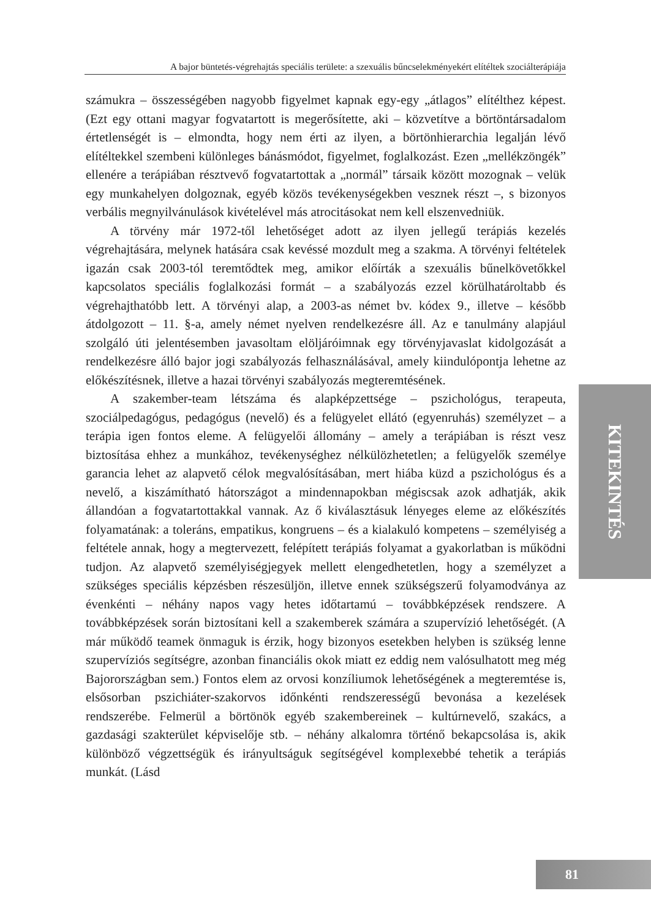A bajor büntetés-végrehajtás speciális területe: a szexuális bűncselekményekért elítéltek szociálterápiája
számukra – összességében nagyobb figyelmet kapnak egy-egy „átlagos” elítélthez képest. (Ezt egy ottani magyar fogvatartott is megerősítette, aki – közvetítve a börtöntársadalom értetlenségét is – elmondta, hogy nem érti az ilyen, a börtönhierarchia legalján lévő elítéltekkel szembeni különleges bánásmódot, figyelmet, foglalkozást. Ezen „mellékzöngék” ellenére a terápiában résztvevő fogvatartottak a „normál” társaik között mozognak – velük egy munkahelyen dolgoznak, egyéb közös tevékenységekben vesznek részt –, s bizonyos verbális megnyilvánulások kivételével más atrocitásokat nem kell elszenvedniük.
A törvény már 1972-től lehetőséget adott az ilyen jellegű terápiás kezelés végrehajtására, melynek hatására csak kevéssé mozdult meg a szakma. A törvényi feltételek igazán csak 2003-tól teremtődtek meg, amikor előírták a szexuális bűnelkövetőkkel kapcsolatos speciális foglalkozási formát – a szabályozás ezzel körülhatároltabb és végrehajthatóbb lett. A törvényi alap, a 2003-as német bv. kódex 9., illetve – később átdolgozott – 11. §-a, amely német nyelven rendelkezésre áll. Az e tanulmány alapjául szolgáló úti jelentésemben javasoltam elöljáróimnak egy törvényjavaslat kidolgozását a rendelkezésre álló bajor jogi szabályozás felhasználásával, amely kiindulópontja lehetne az előkészítésnek, illetve a hazai törvényi szabályozás megteremtésének.
A szakember-team létszáma és alapképzettsége – pszichológus, terapeuta, szociálpedagógus, pedagógus (nevelő) és a felügyelet ellátó (egyenruhás) személyzet – a terápia igen fontos eleme. A felügyelői állomány – amely a terápiában is részt vesz biztosítása ehhez a munkához, tevékenységhez nélkülözhetetlen; a felügyelők személye garancia lehet az alapvető célok megvalósításában, mert hiába küzd a pszichológus és a nevelő, a kiszámítható hátországot a mindennapokban mégiscsak azok adhatják, akik állandóan a fogvatartottakkal vannak. Az ő kiválasztásuk lényeges eleme az előkészítés folyamatának: a toleráns, empatikus, kongruens – és a kialakuló kompetens – személyiség a feltétele annak, hogy a megtervezett, felépített terápiás folyamat a gyakorlatban is működni tudjon. Az alapvető személyiségjegyek mellett elengedhetetlen, hogy a személyzet a szükséges speciális képzésben részesüljön, illetve ennek szükségszerű folyamodványa az évenkénti – néhány napos vagy hetes időtartamú – továbbképzések rendszere. A továbbképzések során biztosítani kell a szakemberek számára a szupervízió lehetőségét. (A már működő teamek önmaguk is érzik, hogy bizonyos esetekben helyben is szükség lenne szupervíziós segítségre, azonban financiális okok miatt ez eddig nem valósulhatott meg még Bajorországban sem.) Fontos elem az orvosi konzíliumok lehetőségének a megteremtése is, elsősorban pszichiáter-szakorvos időnkénti rendszerességű bevonása a kezelések rendszerébe. Felmerül a börtönök egyéb szakembereinek – kultúrnevelő, szakács, a gazdasági szakterület képviselője stb. – néhány alkalomra történő bekapcsolása is, akik különböző végzettségük és irányultságuk segítségével komplexebbé tehetik a terápiás munkát. (Lásd
KITEKINTÉS
81